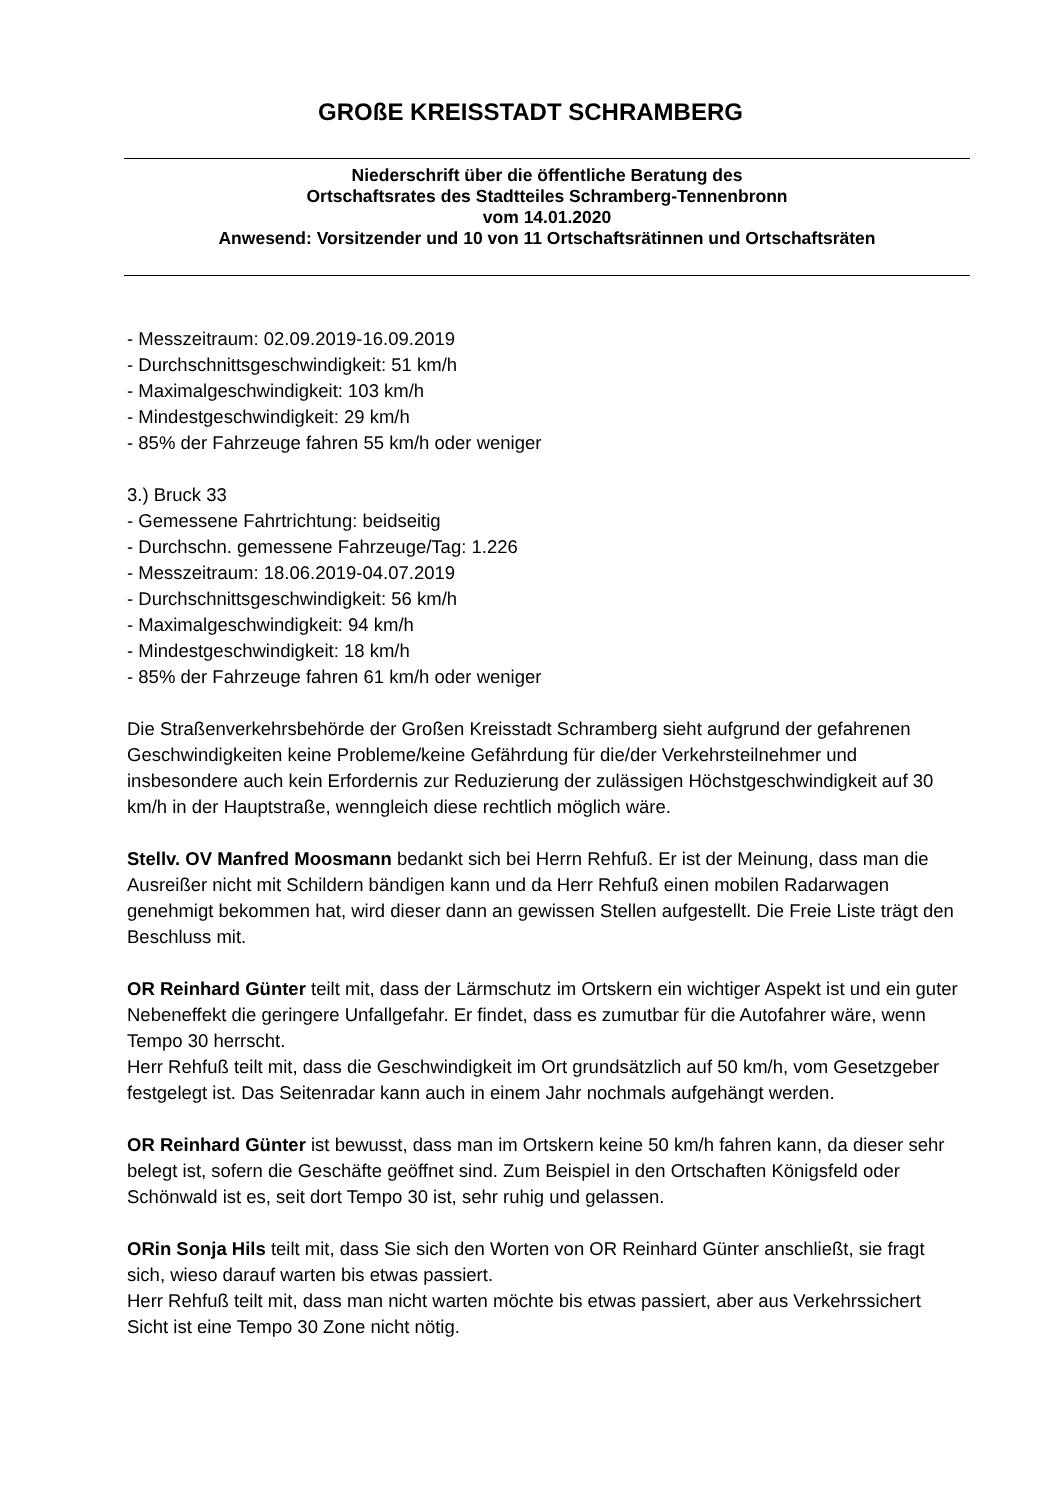GROßE KREISSTADT SCHRAMBERG
Niederschrift über die öffentliche Beratung des
Ortschaftsrates des Stadtteiles Schramberg-Tennenbronn
vom 14.01.2020
Anwesend: Vorsitzender und 10 von 11 Ortschaftsrätinnen und Ortschaftsräten
- Messzeitraum: 02.09.2019-16.09.2019
- Durchschnittsgeschwindigkeit: 51 km/h
- Maximalgeschwindigkeit: 103 km/h
- Mindestgeschwindigkeit: 29 km/h
- 85% der Fahrzeuge fahren 55 km/h oder weniger
3.) Bruck 33
- Gemessene Fahrtrichtung: beidseitig
- Durchschn. gemessene Fahrzeuge/Tag: 1.226
- Messzeitraum: 18.06.2019-04.07.2019
- Durchschnittsgeschwindigkeit: 56 km/h
- Maximalgeschwindigkeit: 94 km/h
- Mindestgeschwindigkeit: 18 km/h
- 85% der Fahrzeuge fahren 61 km/h oder weniger
Die Straßenverkehrsbehörde der Großen Kreisstadt Schramberg sieht aufgrund der gefahrenen Geschwindigkeiten keine Probleme/keine Gefährdung für die/der Verkehrsteilnehmer und insbesondere auch kein Erfordernis zur Reduzierung der zulässigen Höchstgeschwindigkeit auf 30 km/h in der Hauptstraße, wenngleich diese rechtlich möglich wäre.
Stellv. OV Manfred Moosmann bedankt sich bei Herrn Rehfuß. Er ist der Meinung, dass man die Ausreißer nicht mit Schildern bändigen kann und da Herr Rehfuß einen mobilen Radarwagen genehmigt bekommen hat, wird dieser dann an gewissen Stellen aufgestellt. Die Freie Liste trägt den Beschluss mit.
OR Reinhard Günter teilt mit, dass der Lärmschutz im Ortskern ein wichtiger Aspekt ist und ein guter Nebeneffekt die geringere Unfallgefahr. Er findet, dass es zumutbar für die Autofahrer wäre, wenn Tempo 30 herrscht.
Herr Rehfuß teilt mit, dass die Geschwindigkeit im Ort grundsätzlich auf 50 km/h, vom Gesetzgeber festgelegt ist. Das Seitenradar kann auch in einem Jahr nochmals aufgehängt werden.
OR Reinhard Günter ist bewusst, dass man im Ortskern keine 50 km/h fahren kann, da dieser sehr belegt ist, sofern die Geschäfte geöffnet sind. Zum Beispiel in den Ortschaften Königsfeld oder Schönwald ist es, seit dort Tempo 30 ist, sehr ruhig und gelassen.
ORin Sonja Hils teilt mit, dass Sie sich den Worten von OR Reinhard Günter anschließt, sie fragt sich, wieso darauf warten bis etwas passiert.
Herr Rehfuß teilt mit, dass man nicht warten möchte bis etwas passiert, aber aus Verkehrssichert Sicht ist eine Tempo 30 Zone nicht nötig.